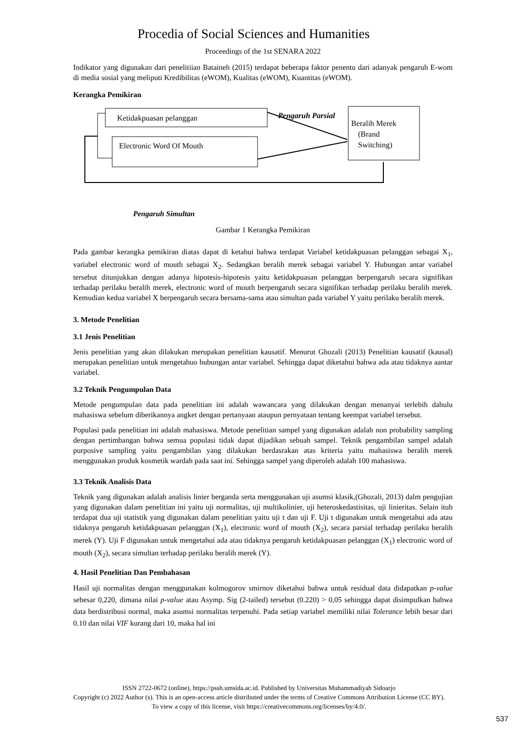Procedia of Social Sciences and Humanities
Proceedings of the 1st SENARA 2022
Indikator yang digunakan dari penelitiian Bataineh (2015) terdapat beberapa faktor penentu dari adanyak pengaruh E-wom di media sosial yang meliputi Kredibilitas (eWOM), Kualitas (eWOM), Kuantitas (eWOM).
Kerangka Pemikiran
Ketidakpuasan pelanggan
Electronic Word Of Mouth
Beralih Merek
(Brand
Switching)
Pengaruh Parsial
Pengaruh Simultan
Gambar 1 Kerangka Pemikiran
Pada gambar kerangka pemikiran diatas dapat di ketahui bahwa terdapat Variabel ketidakpuasan pelanggan sebagai X<sub>1</sub>, variabel electronic word of mouth sebagai X<sub>2</sub>. Sedangkan beralih merek sebagai variabel Y. Hubungan antar variabel tersebut ditunjukkan dengan adanya hipotesis-hipotesis yaitu ketidakpuasan pelanggan berpengaruh secara signifikan terhadap perilaku beralih merek, electronic word of mouth berpengaruh secara signifikan terhadap perilaku beralih merek. Kemudian kedua variabel X berpengaruh secara bersama-sama atau simultan pada variabel Y yaitu perilaku beralih merek.
3. Metode Penelitian
3.1 Jenis Penelitian
Jenis penelitian yang akan dilakukan merupakan penelitian kausatif. Menurut Ghozali (2013) Penelitian kausatif (kausal) merupakan penelitian untuk mengetahuo hubungan antar variabel. Sehingga dapat diketahui bahwa ada atau tidaknya aantar variabel.
3.2 Teknik Pengumpulan Data
Metode pengumpulan data pada penelitian ini adalah wawancara yang dilakukan dengan menanyai terlebih dahulu mahasiswa sebelum diberikannya angket dengan pertanyaan ataupun pernyataan tentang keempat variabel tersebut.
Populasi pada penelitian ini adalah mahasiswa. Metode penelitian sampel yang digunakan adalah non probability sampling dengan pertimbangan bahwa semua populasi tidak dapat dijadikan sebuah sampel. Teknik pengambilan sampel adalah purposive sampling yaitu pengambilan yang dilakukan berdasrakan atas kriteria yaitu mahasiswa beralih merek menggunakan produk kosmetik wardah pada saat ini. Sehingga sampel yang diperoleh adalah 100 mahasiswa.
3.3 Teknik Analisis Data
Teknik yang digunakan adalah analisis linier berganda serta menggunakan uji asumsi klasik,(Ghozali, 2013) dalm pengujian yang digunakan dalam penelitian ini yaitu uji normalitas, uji multikolinier, uji heteroskedastisitas, uji linieritas. Selain itub terdapat dua uji statistik yang digunakan dalam penelitian yaitu uji t dan uji F. Uji t digunakan untuk mengetahui ada atau tidaknya pengaruh ketidakpuasan pelanggan (X<sub>1</sub>), electronic word of mouth (X<sub>2</sub>), secara parsial terhadap perilaku beralih merek (Y). Uji F digunakan untuk mengetahui ada atau tidaknya pengaruh ketidakpuasan pelanggan (X<sub>1</sub>) electronic word of mouth (X<sub>2</sub>), secara simultan terhadap perilaku beralih merek (Y).
4. Hasil Penelitian Dan Pembahasan
Hasil uji normalitas dengan menggunakan kolmogorov smirnov diketahui bahwa untuk residual data didapatkan p-value sebesar 0,220, dimana nilai p-value atau Asymp. Sig (2-tailed) tersebut (0.220) > 0,05 sehingga dapat disimpulkan bahwa data berdistribusi normal, maka asumsi normalitas terpenuhi. Pada setiap variabel memiliki nilai Tolerance lebih besar dari 0.10 dan nilai VIF kurang dari 10, maka hal ini
ISSN 2722-0672 (online), https://pssh.umsida.ac.id. Published by Universitas Muhammadiyah Sidoarjo
Copyright (c) 2022 Author (s). This is an open-access article distributed under the terms of Creative Commons Attribution License (CC BY).
To view a copy of this license, visit https://creativecommons.org/licenses/by/4.0/.
537